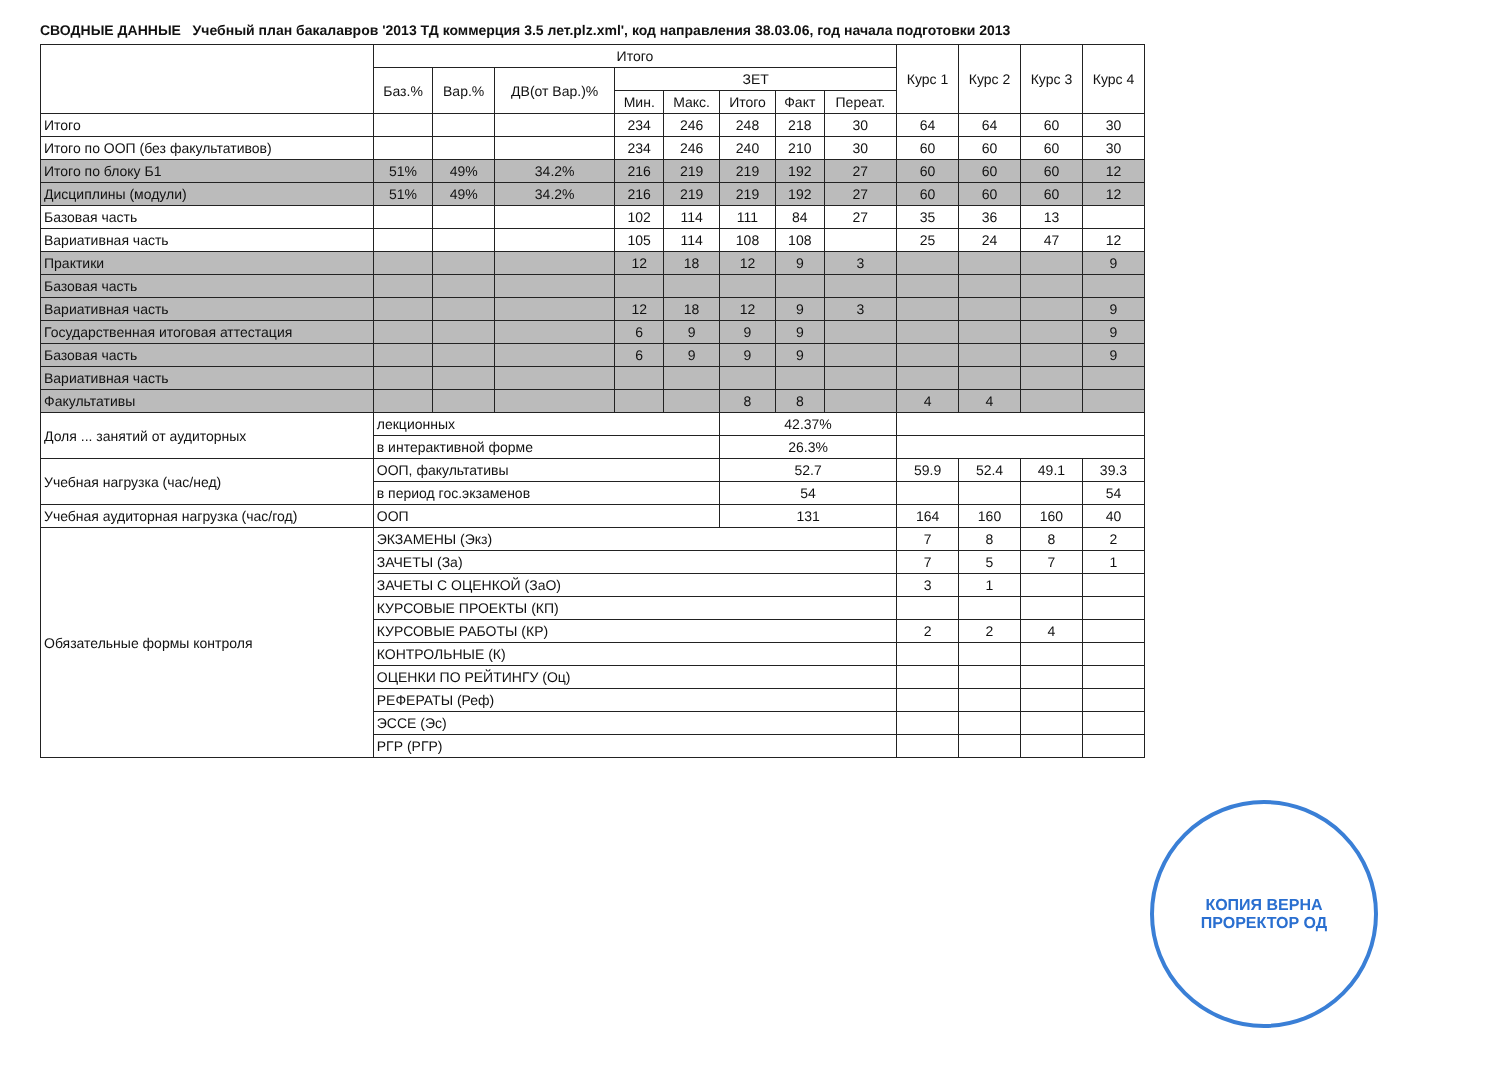СВОДНЫЕ ДАННЫЕ Учебный план бакалавров '2013 ТД коммерция 3.5 лет.plz.xml', код направления 38.03.06, год начала подготовки 2013
| | Итого | | | | | | | | Курс 1 | Курс 2 | Курс 3 | Курс 4 |
| --- | --- | --- | --- | --- | --- | --- | --- | --- | --- | --- | --- | --- |
| | Баз.% | Вар.% | ДВ(от Вар.)% | ЗЕТ | | | | | | | | |
| | | | | Мин. | Макс. | Итого | Факт | Переат. | | | | |
| Итого | | | | 234 | 246 | 248 | 218 | 30 | 64 | 64 | 60 | 30 |
| Итого по ООП (без факультативов) | | | | 234 | 246 | 240 | 210 | 30 | 60 | 60 | 60 | 30 |
| Итого по блоку Б1 | 51% | 49% | 34.2% | 216 | 219 | 219 | 192 | 27 | 60 | 60 | 60 | 12 |
| Дисциплины (модули) | 51% | 49% | 34.2% | 216 | 219 | 219 | 192 | 27 | 60 | 60 | 60 | 12 |
| Базовая часть | | | | 102 | 114 | 111 | 84 | 27 | 35 | 36 | 13 | |
| Вариативная часть | | | | 105 | 114 | 108 | 108 | | 25 | 24 | 47 | 12 |
| Практики | | | | 12 | 18 | 12 | 9 | 3 | | | | 9 |
| Базовая часть | | | | | | | | | | | | |
| Вариативная часть | | | | 12 | 18 | 12 | 9 | 3 | | | | 9 |
| Государственная итоговая аттестация | | | | 6 | 9 | 9 | 9 | | | | | 9 |
| Базовая часть | | | | 6 | 9 | 9 | 9 | | | | | 9 |
| Вариативная часть | | | | | | | | | | | | |
| Факультативы | | | | | | 8 | 8 | | 4 | 4 | | |
| Доля ... занятий от аудиторных | лекционных | | | | | 42.37% | | | | | | |
| | в интерактивной форме | | | | | 26.3% | | | | | | |
| Учебная нагрузка (час/нед) | ООП, факультативы | | | | | 52.7 | | | 59.9 | 52.4 | 49.1 | 39.3 |
| | в период гос.экзаменов | | | | | 54 | | | | | | 54 |
| Учебная аудиторная нагрузка (час/год) | ООП | | | | | 131 | | | 164 | 160 | 160 | 40 |
| Обязательные формы контроля | ЭКЗАМЕНЫ (Экз) | | | | | | | | 7 | 8 | 8 | 2 |
| | ЗАЧЕТЫ (За) | | | | | | | | 7 | 5 | 7 | 1 |
| | ЗАЧЕТЫ С ОЦЕНКОЙ (ЗаО) | | | | | | | | 3 | 1 | | |
| | КУРСОВЫЕ ПРОЕКТЫ (КП) | | | | | | | | | | | |
| | КУРСОВЫЕ РАБОТЫ (КР) | | | | | | | | 2 | 2 | 4 | |
| | КОНТРОЛЬНЫЕ (К) | | | | | | | | | | | |
| | ОЦЕНКИ ПО РЕЙТИНГУ (Оц) | | | | | | | | | | | |
| | РЕФЕРАТЫ (Реф) | | | | | | | | | | | |
| | ЭССЕ (Эс) | | | | | | | | | | | |
| | РГР (РГР) | | | | | | | | | | | |
КОПИЯ ВЕРНА
ПРОРЕКТОР ОД